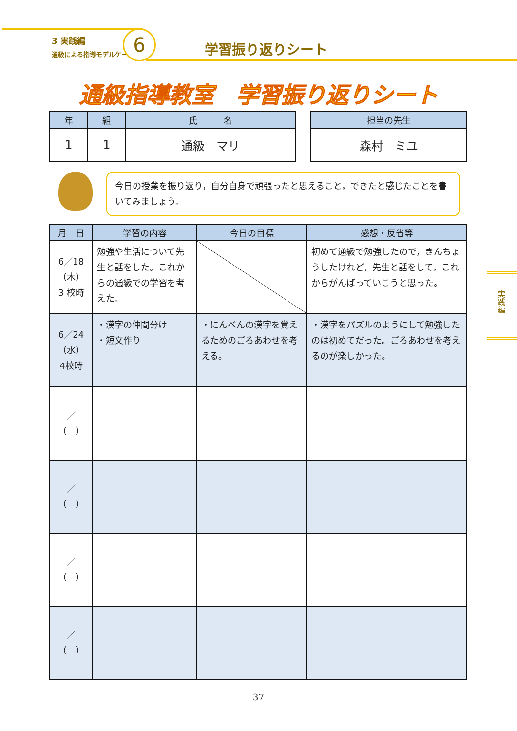3 実践編
通級による指導モデルケース
6 学習振り返りシート
通級指導教室　学習振り返りシート
| 年 | 組 | 氏 名 |
| --- | --- | --- |
| 1 | 1 | 通級 マリ |
| 担当の先生 |
| --- |
| 森村 ミユ |
今日の授業を振り返り，自分自身で頑張ったと思えること，できたと感じたことを書いてみましょう。
| 月 日 | 学習の内容 | 今日の目標 | 感想・反省等 |
| --- | --- | --- | --- |
| 6／18 （木） 3 校時 | 勉強や生活について先生と話をした。これからの通級での学習を考えた。 | | 初めて通級で勉強したので，きんちょうしたけれど，先生と話をして，これからがんばっていこうと思った。 |
| 6／24 （水） 4校時 | ・漢字の仲間分け ・短文作り | ・にんべんの漢字を覚えるためのごろあわせを考える。 | ・漢字をパズルのようにして勉強したのは初めてだった。ごろあわせを考えるのが楽しかった。 |
| ／ （ ） | | | |
| ／ （ ） | | | |
| ／ （ ） | | | |
| ／ （ ） | | | |
実践編
37